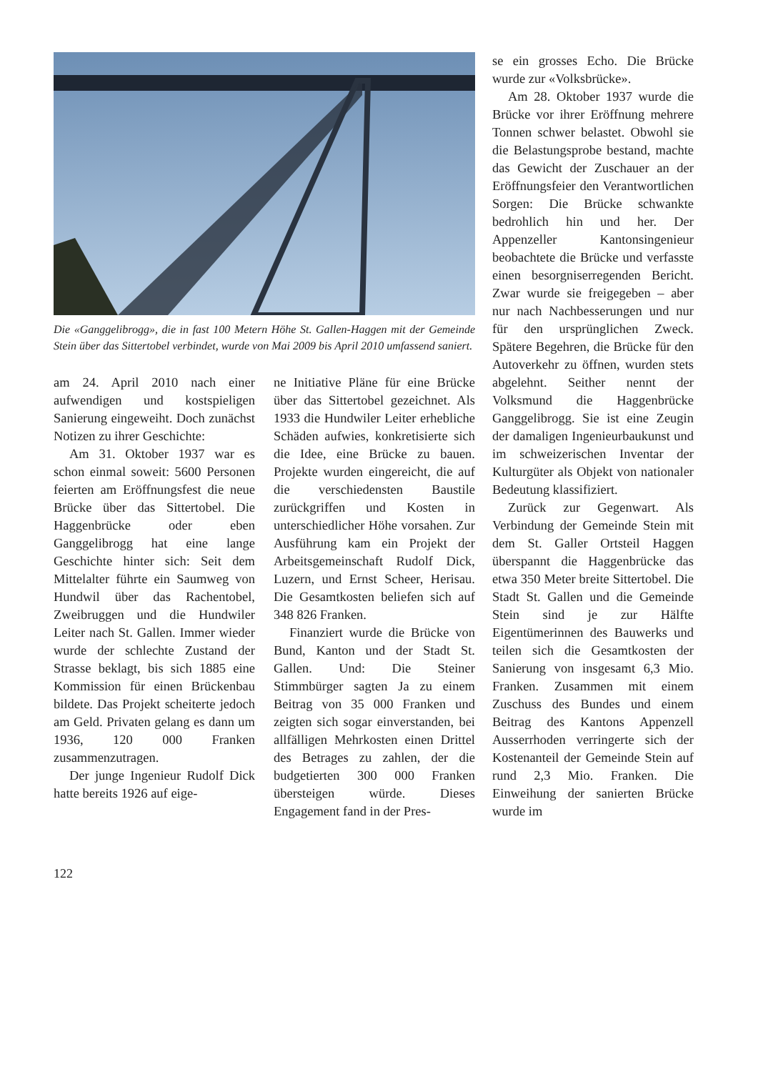Die «Ganggelibrogg», die in fast 100 Metern Höhe St. Gallen-Haggen mit der Gemeinde Stein über das Sittertobel verbindet, wurde von Mai 2009 bis April 2010 umfassend saniert.
am 24. April 2010 nach einer aufwendigen und kostspieligen Sanierung eingeweiht. Doch zunächst Notizen zu ihrer Geschichte:
Am 31. Oktober 1937 war es schon einmal soweit: 5600 Personen feierten am Eröffnungsfest die neue Brücke über das Sittertobel. Die Haggenbrücke oder eben Ganggelibrogg hat eine lange Geschichte hinter sich: Seit dem Mittelalter führte ein Saumweg von Hundwil über das Rachentobel, Zweibruggen und die Hundwiler Leiter nach St. Gallen. Immer wieder wurde der schlechte Zustand der Strasse beklagt, bis sich 1885 eine Kommission für einen Brückenbau bildete. Das Projekt scheiterte jedoch am Geld. Privaten gelang es dann um 1936, 120 000 Franken zusammenzutragen.
Der junge Ingenieur Rudolf Dick hatte bereits 1926 auf eige-
ne Initiative Pläne für eine Brücke über das Sittertobel gezeichnet. Als 1933 die Hundwiler Leiter erhebliche Schäden aufwies, konkretisierte sich die Idee, eine Brücke zu bauen. Projekte wurden eingereicht, die auf die verschiedensten Baustile zurückgriffen und Kosten in unterschiedlicher Höhe vorsahen. Zur Ausführung kam ein Projekt der Arbeitsgemeinschaft Rudolf Dick, Luzern, und Ernst Scheer, Herisau. Die Gesamtkosten beliefen sich auf 348 826 Franken.
Finanziert wurde die Brücke von Bund, Kanton und der Stadt St. Gallen. Und: Die Steiner Stimmbürger sagten Ja zu einem Beitrag von 35 000 Franken und zeigten sich sogar einverstanden, bei allfälligen Mehrkosten einen Drittel des Betrages zu zahlen, der die budgetierten 300 000 Franken übersteigen würde. Dieses Engagement fand in der Pres-
se ein grosses Echo. Die Brücke wurde zur «Volksbrücke».
Am 28. Oktober 1937 wurde die Brücke vor ihrer Eröffnung mehrere Tonnen schwer belastet. Obwohl sie die Belastungsprobe bestand, machte das Gewicht der Zuschauer an der Eröffnungsfeier den Verantwortlichen Sorgen: Die Brücke schwankte bedrohlich hin und her. Der Appenzeller Kantonsingenieur beobachtete die Brücke und verfasste einen besorgniserregenden Bericht. Zwar wurde sie freigegeben – aber nur nach Nachbesserungen und nur für den ursprünglichen Zweck. Spätere Begehren, die Brücke für den Autoverkehr zu öffnen, wurden stets abgelehnt. Seither nennt der Volksmund die Haggenbrücke Ganggelibrogg. Sie ist eine Zeugin der damaligen Ingenieurbaukunst und im schweizerischen Inventar der Kulturgüter als Objekt von nationaler Bedeutung klassifiziert.
Zurück zur Gegenwart. Als Verbindung der Gemeinde Stein mit dem St. Galler Ortsteil Haggen überspannt die Haggenbrücke das etwa 350 Meter breite Sittertobel. Die Stadt St. Gallen und die Gemeinde Stein sind je zur Hälfte Eigentümerinnen des Bauwerks und teilen sich die Gesamtkosten der Sanierung von insgesamt 6,3 Mio. Franken. Zusammen mit einem Zuschuss des Bundes und einem Beitrag des Kantons Appenzell Ausserrhoden verringerte sich der Kostenanteil der Gemeinde Stein auf rund 2,3 Mio. Franken. Die Einweihung der sanierten Brücke wurde im
122